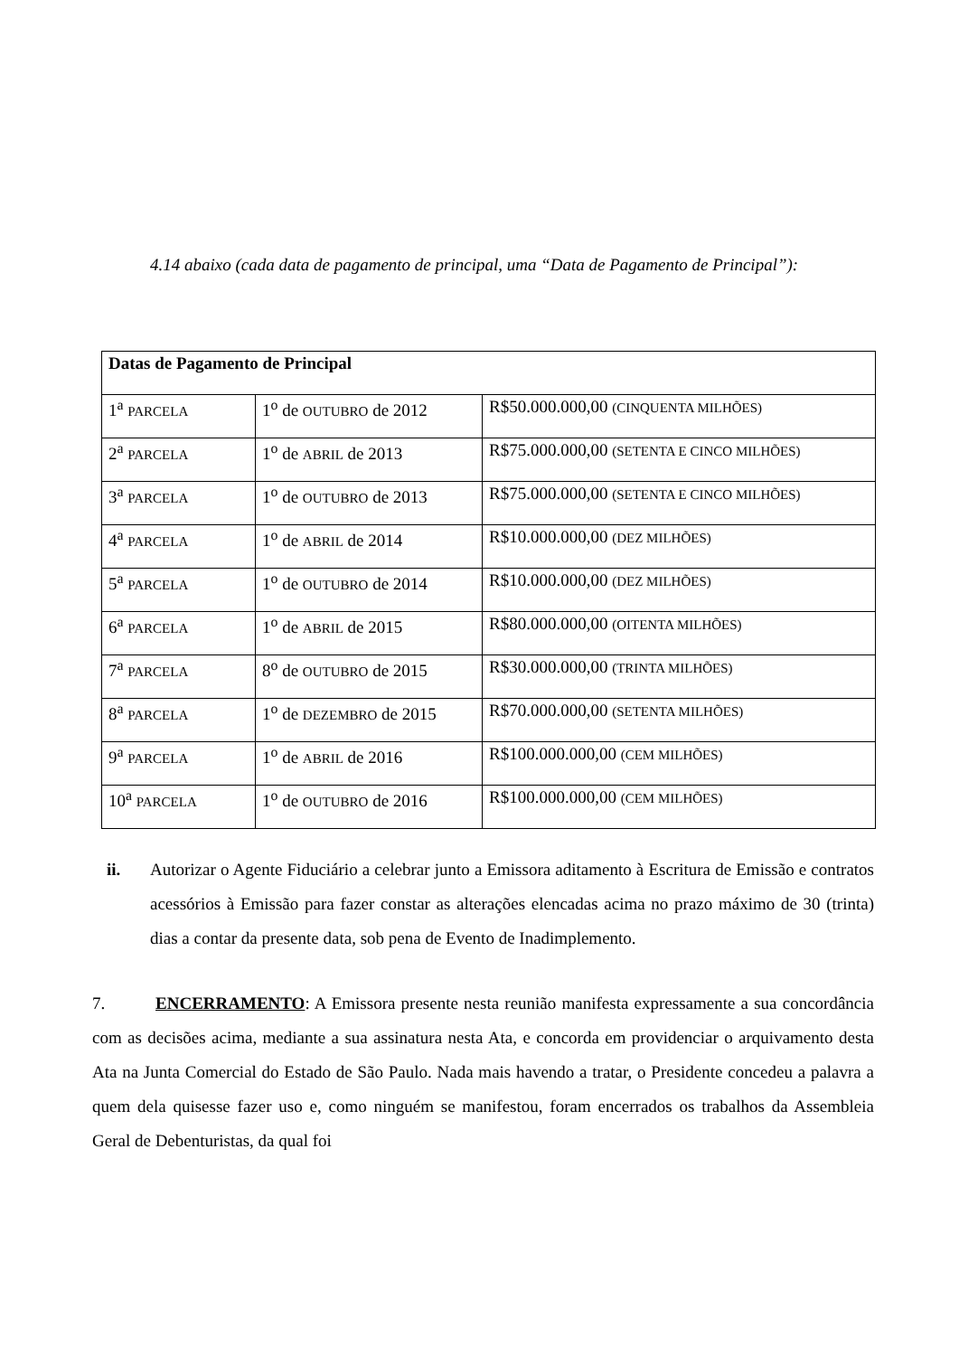4.14 abaixo (cada data de pagamento de principal, uma “Data de Pagamento de Principal”):
| Datas de Pagamento de Principal | | |
| --- | --- | --- |
| 1<sup>a</sup> PARCELA | 1<sup>o</sup> de OUTUBRO de 2012 | R$50.000.000,00 (CINQUENTA MILHÕES) |
| 2<sup>a</sup> PARCELA | 1<sup>o</sup> de ABRIL de 2013 | R$75.000.000,00 (SETENTA E CINCO MILHÕES) |
| 3<sup>a</sup> PARCELA | 1<sup>o</sup> de OUTUBRO de 2013 | R$75.000.000,00 (SETENTA E CINCO MILHÕES) |
| 4<sup>a</sup> PARCELA | 1<sup>o</sup> de ABRIL de 2014 | R$10.000.000,00 (DEZ MILHÕES) |
| 5<sup>a</sup> PARCELA | 1<sup>o</sup> de OUTUBRO de 2014 | R$10.000.000,00 (DEZ MILHÕES) |
| 6<sup>a</sup> PARCELA | 1<sup>o</sup> de ABRIL de 2015 | R$80.000.000,00 (OITENTA MILHÕES) |
| 7<sup>a</sup> PARCELA | 8<sup>o</sup> de OUTUBRO de 2015 | R$30.000.000,00 (TRINTA MILHÕES) |
| 8<sup>a</sup> PARCELA | 1<sup>o</sup> de DEZEMBRO de 2015 | R$70.000.000,00 (SETENTA MILHÕES) |
| 9<sup>a</sup> PARCELA | 1<sup>o</sup> de ABRIL de 2016 | R$100.000.000,00 (CEM MILHÕES) |
| 10<sup>a</sup> PARCELA | 1<sup>o</sup> de OUTUBRO de 2016 | R$100.000.000,00 (CEM MILHÕES) |
ii. Autorizar o Agente Fiduciário a celebrar junto a Emissora aditamento à Escritura de Emissão e contratos acessórios à Emissão para fazer constar as alterações elencadas acima no prazo máximo de 30 (trinta) dias a contar da presente data, sob pena de Evento de Inadimplemento.
7. ENCERRAMENTO: A Emissora presente nesta reunião manifesta expressamente a sua concordância com as decisões acima, mediante a sua assinatura nesta Ata, e concorda em providenciar o arquivamento desta Ata na Junta Comercial do Estado de São Paulo. Nada mais havendo a tratar, o Presidente concedeu a palavra a quem dela quisesse fazer uso e, como ninguém se manifestou, foram encerrados os trabalhos da Assembleia Geral de Debenturistas, da qual foi